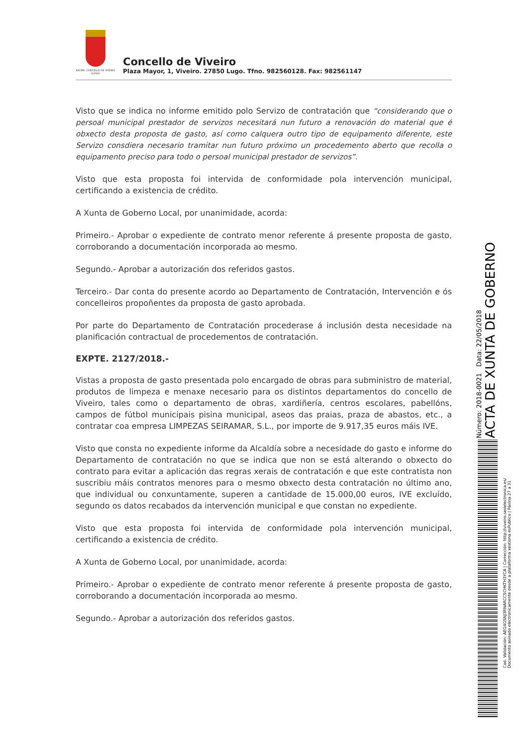EXCMO. CONCELLO DE VIVEIRO (LUGO)
Concello de Viveiro
Plaza Mayor, 1, Viveiro. 27850 Lugo. Tfno. 982560128. Fax: 982561147
Visto que se indica no informe emitido polo Servizo de contratación que “considerando que o persoal municipal prestador de servizos necesitará nun futuro a renovación do material que é obxecto desta proposta de gasto, así como calquera outro tipo de equipamento diferente, este Servizo consdiera necesario tramitar nun futuro próximo un procedemento aberto que recolla o equipamento preciso para todo o persoal municipal prestador de servizos”.
Visto que esta proposta foi intervida de conformidade pola intervención municipal, certificando a existencia de crédito.
A Xunta de Goberno Local, por unanimidade, acorda:
Primeiro.- Aprobar o expediente de contrato menor referente á presente proposta de gasto, corroborando a documentación incorporada ao mesmo.
Segundo.- Aprobar a autorización dos referidos gastos.
Terceiro.- Dar conta do presente acordo ao Departamento de Contratación, Intervención e ós concelleiros propoñentes da proposta de gasto aprobada.
Por parte do Departamento de Contratación procederase á inclusión desta necesidade na planificación contractual de procedementos de contratación.
EXPTE. 2127/2018.-
Vistas a proposta de gasto presentada polo encargado de obras para subministro de material, produtos de limpeza e menaxe necesario para os distintos departamentos do concello de Viveiro, tales como o departamento de obras, xardiñería, centros escolares, pabellóns, campos de fútbol municipais pisina municipal, aseos das praias, praza de abastos, etc., a contratar coa empresa LIMPEZAS SEIRAMAR, S.L., por importe de 9.917,35 euros máis IVE.
Visto que consta no expediente informe da Alcaldía sobre a necesidade do gasto e informe do Departamento de contratación no que se indica que non se está alterando o obxecto do contrato para evitar a aplicación das regras xerais de contratación e que este contratista non suscribiu máis contratos menores para o mesmo obxecto desta contratación no último ano, que individual ou conxuntamente, superen a cantidade de 15.000,00 euros, IVE excluído, segundo os datos recabados da intervención municipal e que constan no expediente.
Visto que esta proposta foi intervida de conformidade pola intervención municipal, certificando a existencia de crédito.
A Xunta de Goberno Local, por unanimidade, acorda:
Primeiro.- Aprobar o expediente de contrato menor referente á presente proposta de gasto, corroborando a documentación incorporada ao mesmo.
Segundo.- Aprobar a autorización dos referidos gastos.
ACTA DE XUNTA DE GOBERNO
Número: 2018-0021 Data: 22/05/2018
Cod. Validación: AEG4GSNJ3RNARCCSCHKTH3YCA | Corrección: http://viveiro.sedelectronica.es/
Documento asinado electronicamente desde a plataforma xestiona esPublico | Páxina 27 a 31